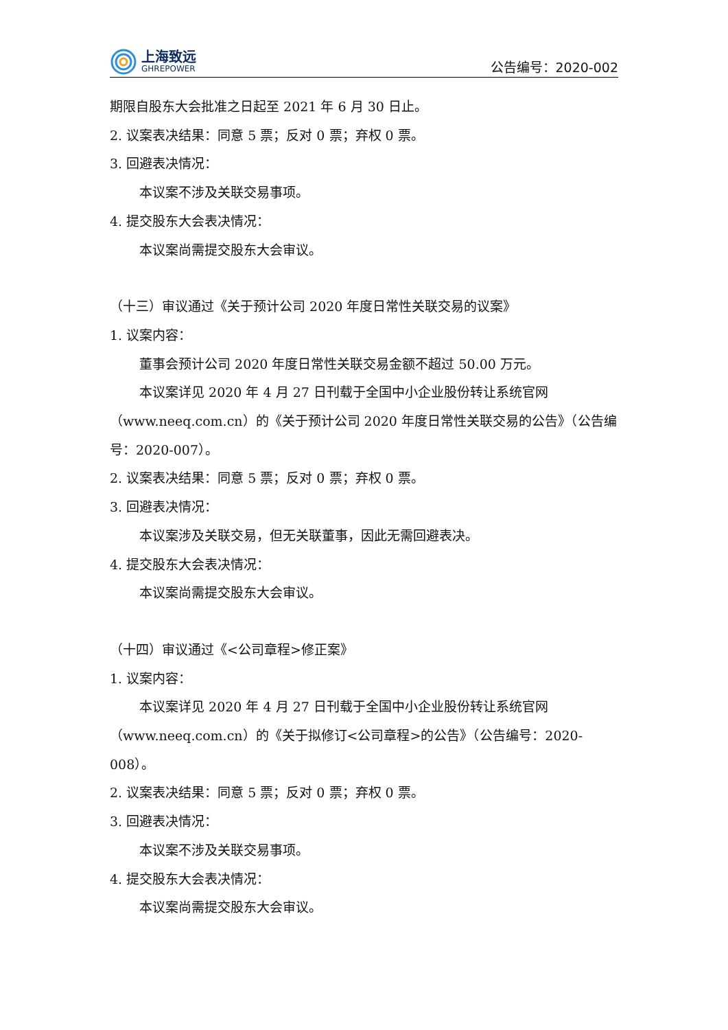上海致远
GHREPOWER
公告编号：2020-002
期限自股东大会批准之日起至 2021 年 6 月 30 日止。
2. 议案表决结果：同意 5 票；反对 0 票；弃权 0 票。
3. 回避表决情况：
本议案不涉及关联交易事项。
4. 提交股东大会表决情况：
本议案尚需提交股东大会审议。
（十三）审议通过《关于预计公司 2020 年度日常性关联交易的议案》
1. 议案内容：
董事会预计公司 2020 年度日常性关联交易金额不超过 50.00 万元。
本议案详见 2020 年 4 月 27 日刊载于全国中小企业股份转让系统官网（www.neeq.com.cn）的《关于预计公司 2020 年度日常性关联交易的公告》（公告编号：2020-007）。
2. 议案表决结果：同意 5 票；反对 0 票；弃权 0 票。
3. 回避表决情况：
本议案涉及关联交易，但无关联董事，因此无需回避表决。
4. 提交股东大会表决情况：
本议案尚需提交股东大会审议。
（十四）审议通过《<公司章程>修正案》
1. 议案内容：
本议案详见 2020 年 4 月 27 日刊载于全国中小企业股份转让系统官网（www.neeq.com.cn）的《关于拟修订<公司章程>的公告》（公告编号：2020-008）。
2. 议案表决结果：同意 5 票；反对 0 票；弃权 0 票。
3. 回避表决情况：
本议案不涉及关联交易事项。
4. 提交股东大会表决情况：
本议案尚需提交股东大会审议。